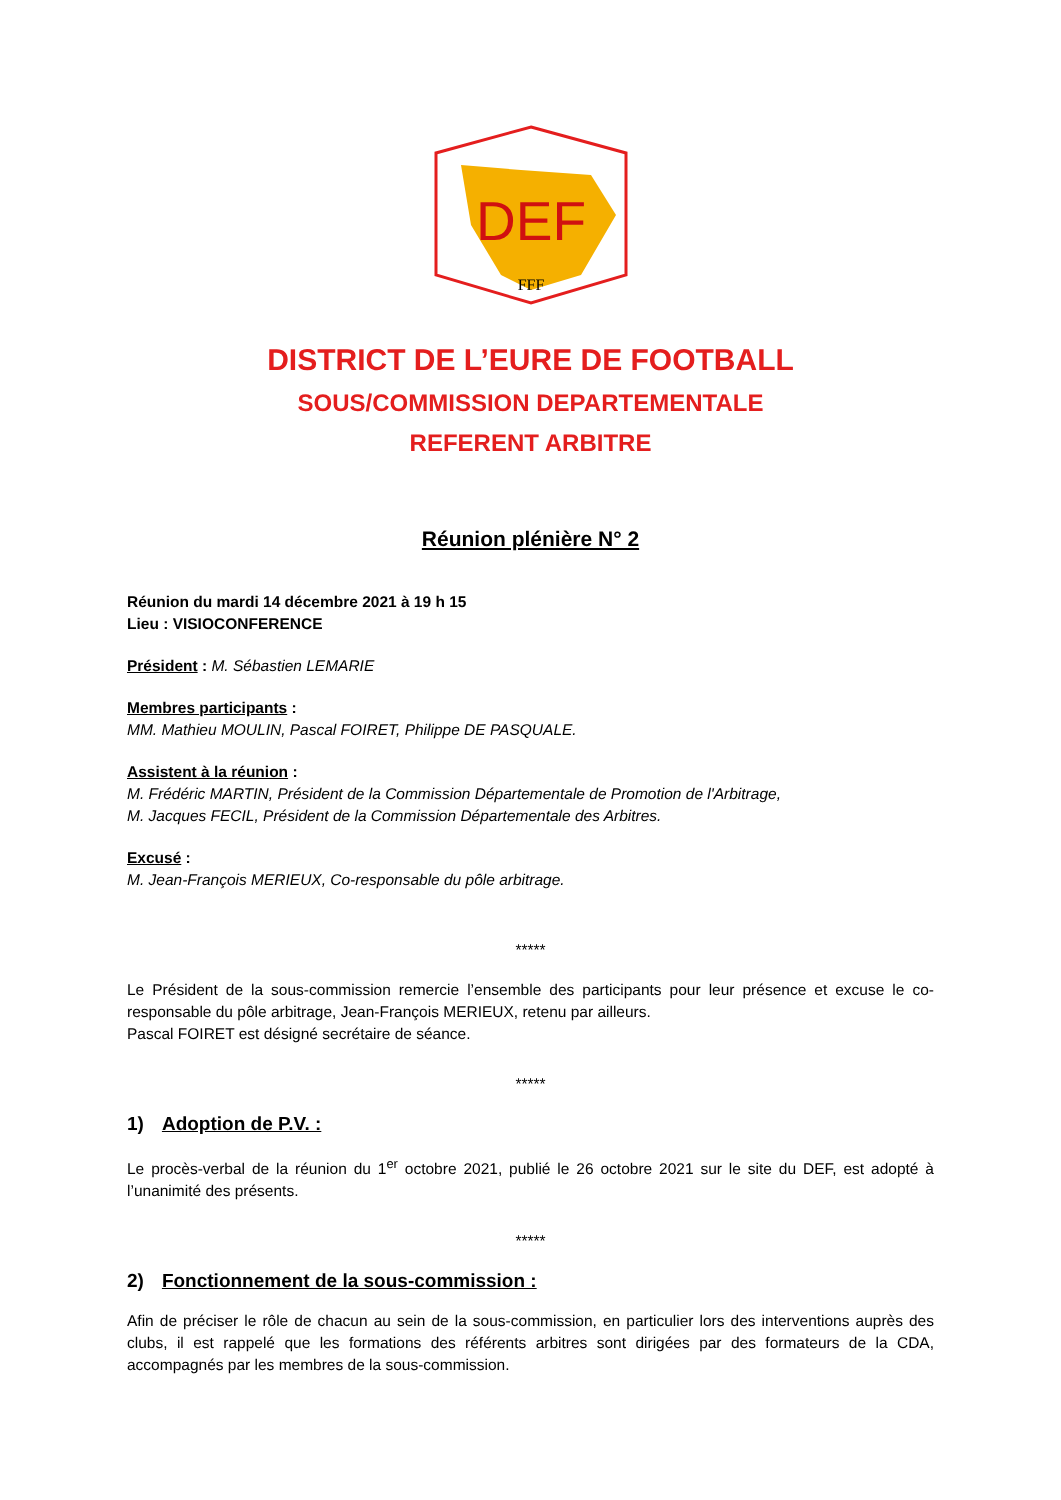DEF
FFF
DISTRICT DE L’EURE DE FOOTBALL
SOUS/COMMISSION DEPARTEMENTALE
REFERENT ARBITRE
Réunion plénière N° 2
Réunion du mardi 14 décembre 2021 à 19 h 15
Lieu : VISIOCONFERENCE
Président : M. Sébastien LEMARIE
Membres participants :
MM. Mathieu MOULIN, Pascal FOIRET, Philippe DE PASQUALE.
Assistent à la réunion :
M. Frédéric MARTIN, Président de la Commission Départementale de Promotion de l'Arbitrage,
M. Jacques FECIL, Président de la Commission Départementale des Arbitres.
Excusé :
M. Jean-François MERIEUX, Co-responsable du pôle arbitrage.
*****
Le Président de la sous-commission remercie l’ensemble des participants pour leur présence et excuse le co-responsable du pôle arbitrage, Jean-François MERIEUX, retenu par ailleurs.
Pascal FOIRET est désigné secrétaire de séance.
*****
1) Adoption de P.V. :
Le procès-verbal de la réunion du 1<sup>er</sup> octobre 2021, publié le 26 octobre 2021 sur le site du DEF, est adopté à l’unanimité des présents.
*****
2) Fonctionnement de la sous-commission :
Afin de préciser le rôle de chacun au sein de la sous-commission, en particulier lors des interventions auprès des clubs, il est rappelé que les formations des référents arbitres sont dirigées par des formateurs de la CDA, accompagnés par les membres de la sous-commission.